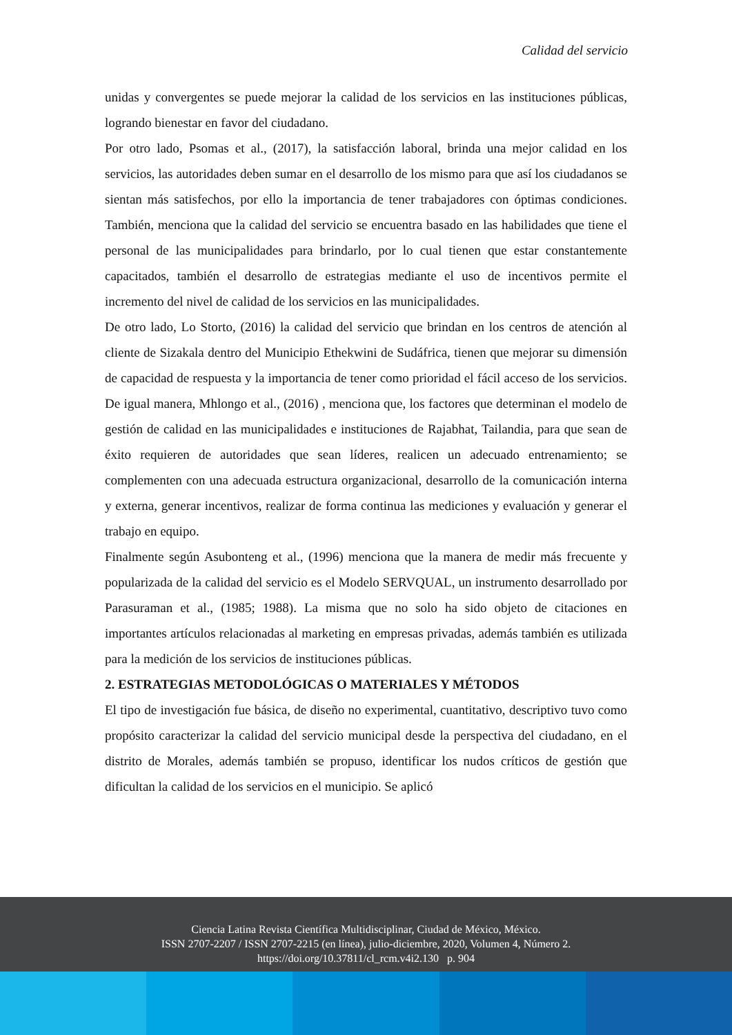Calidad del servicio
unidas y convergentes se puede mejorar la calidad de los servicios en las instituciones públicas, logrando bienestar en favor del ciudadano.
Por otro lado, Psomas et al., (2017), la satisfacción laboral, brinda una mejor calidad en los servicios, las autoridades deben sumar en el desarrollo de los mismo para que así los ciudadanos se sientan más satisfechos, por ello la importancia de tener trabajadores con óptimas condiciones. También, menciona que la calidad del servicio se encuentra basado en las habilidades que tiene el personal de las municipalidades para brindarlo, por lo cual tienen que estar constantemente capacitados, también el desarrollo de estrategias mediante el uso de incentivos permite el incremento del nivel de calidad de los servicios en las municipalidades.
De otro lado, Lo Storto, (2016) la calidad del servicio que brindan en los centros de atención al cliente de Sizakala dentro del Municipio Ethekwini de Sudáfrica, tienen que mejorar su dimensión de capacidad de respuesta y la importancia de tener como prioridad el fácil acceso de los servicios. De igual manera, Mhlongo et al., (2016) , menciona que, los factores que determinan el modelo de gestión de calidad en las municipalidades e instituciones de Rajabhat, Tailandia, para que sean de éxito requieren de autoridades que sean líderes, realicen un adecuado entrenamiento; se complementen con una adecuada estructura organizacional, desarrollo de la comunicación interna y externa, generar incentivos, realizar de forma continua las mediciones y evaluación y generar el trabajo en equipo.
Finalmente según Asubonteng et al., (1996) menciona que la manera de medir más frecuente y popularizada de la calidad del servicio es el Modelo SERVQUAL, un instrumento desarrollado por Parasuraman et al., (1985; 1988). La misma que no solo ha sido objeto de citaciones en importantes artículos relacionadas al marketing en empresas privadas, además también es utilizada para la medición de los servicios de instituciones públicas.
2. ESTRATEGIAS METODOLÓGICAS O MATERIALES Y MÉTODOS
El tipo de investigación fue básica, de diseño no experimental, cuantitativo, descriptivo tuvo como propósito caracterizar la calidad del servicio municipal desde la perspectiva del ciudadano, en el distrito de Morales, además también se propuso, identificar los nudos críticos de gestión que dificultan la calidad de los servicios en el municipio. Se aplicó
Ciencia Latina Revista Científica Multidisciplinar, Ciudad de México, México.
ISSN 2707-2207 / ISSN 2707-2215 (en línea), julio-diciembre, 2020, Volumen 4, Número 2.
https://doi.org/10.37811/cl_rcm.v4i2.130 p. 904